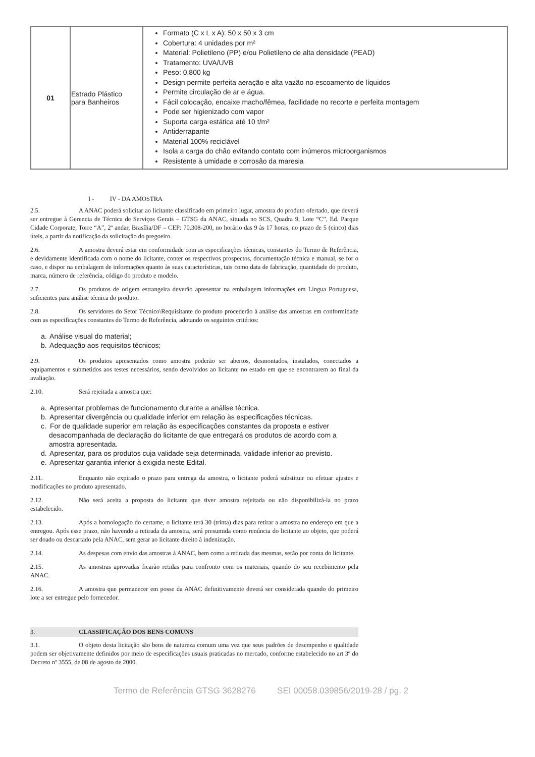| 01 | Estrado Plástico para Banheiros | Formato (C x L x A): 50 x 50 x 3 cm Cobertura: 4 unidades por m² Material: Polietileno (PP) e/ou Polietileno de alta densidade (PEAD) Tratamento: UVA/UVB Peso: 0,800 kg Design permite perfeita aeração e alta vazão no escoamento de líquidos Permite circulação de ar e água. Fácil colocação, encaixe macho/fêmea, facilidade no recorte e perfeita montagem Pode ser higienizado com vapor Suporta carga estática até 10 t/m² Antiderrapante Material 100% reciclável Isola a carga do chão evitando contato com inúmeros microorganismos Resistente à umidade e corrosão da maresia |
I - IV - DA AMOSTRA
2.5. A ANAC poderá solicitar ao licitante classificado em primeiro lugar, amostra do produto ofertado, que deverá ser entregue à Gerencia de Técnica de Serviços Gerais – GTSG da ANAC, situada no SCS, Quadra 9, Lote “C”, Ed. Parque Cidade Corporate, Torre “A”, 2º andar, Brasília/DF – CEP: 70.308-200, no horário das 9 às 17 horas, no prazo de 5 (cinco) dias úteis, a partir da notificação da solicitação do pregoeiro.
2.6. A amostra deverá estar em conformidade com as especificações técnicas, constantes do Termo de Referência, e devidamente identificada com o nome do licitante, conter os respectivos prospectos, documentação técnica e manual, se for o caso, e dispor na embalagem de informações quanto às suas características, tais como data de fabricação, quantidade do produto, marca, número de referência, código do produto e modelo.
2.7. Os produtos de origem estrangeira deverão apresentar na embalagem informações em Língua Portuguesa, suficientes para análise técnica do produto.
2.8. Os servidores do Setor Técnico\Requisitante do produto procederão à análise das amostras em conformidade com as especificações constantes do Termo de Referência, adotando os seguintes critérios:
a. Análise visual do material;
b. Adequação aos requisitos técnicos;
2.9. Os produtos apresentados como amostra poderão ser abertos, desmontados, instalados, conectados a equipamentos e submetidos aos testes necessários, sendo devolvidos ao licitante no estado em que se encontrarem ao final da avaliação.
2.10. Será rejeitada a amostra que:
a. Apresentar problemas de funcionamento durante a análise técnica.
b. Apresentar divergência ou qualidade inferior em relação às especificações técnicas.
c. For de qualidade superior em relação às especificações constantes da proposta e estiver desacompanhada de declaração do licitante de que entregará os produtos de acordo com a amostra apresentada.
d. Apresentar, para os produtos cuja validade seja determinada, validade inferior ao previsto.
e. Apresentar garantia inferior à exigida neste Edital.
2.11. Enquanto não expirado o prazo para entrega da amostra, o licitante poderá substituir ou efetuar ajustes e modificações no produto apresentado.
2.12. Não será aceita a proposta do licitante que tiver amostra rejeitada ou não disponibilizá-la no prazo estabelecido.
2.13. Após a homologação do certame, o licitante terá 30 (trinta) dias para retirar a amostra no endereço em que a entregou. Após esse prazo, não havendo a retirada da amostra, será presumida como renúncia do licitante ao objeto, que poderá ser doado ou descartado pela ANAC, sem gerar ao licitante direito à indenização.
2.14. As despesas com envio das amostras à ANAC, bem como a retirada das mesmas, serão por conta do licitante.
2.15. As amostras aprovadas ficarão retidas para confronto com os materiais, quando do seu recebimento pela ANAC.
2.16. A amostra que permanecer em posse da ANAC definitivamente deverá ser considerada quando do primeiro lote a ser entregue pelo fornecedor.
3. CLASSIFICAÇÃO DOS BENS COMUNS
3.1. O objeto desta licitação são bens de natureza comum uma vez que seus padrões de desempenho e qualidade podem ser objetivamente definidos por meio de especificações usuais praticadas no mercado, conforme estabelecido no art 3º do Decreto nº 3555, de 08 de agosto de 2000.
Termo de Referência GTSG 3628276 SEI 00058.039856/2019-28 / pg. 2